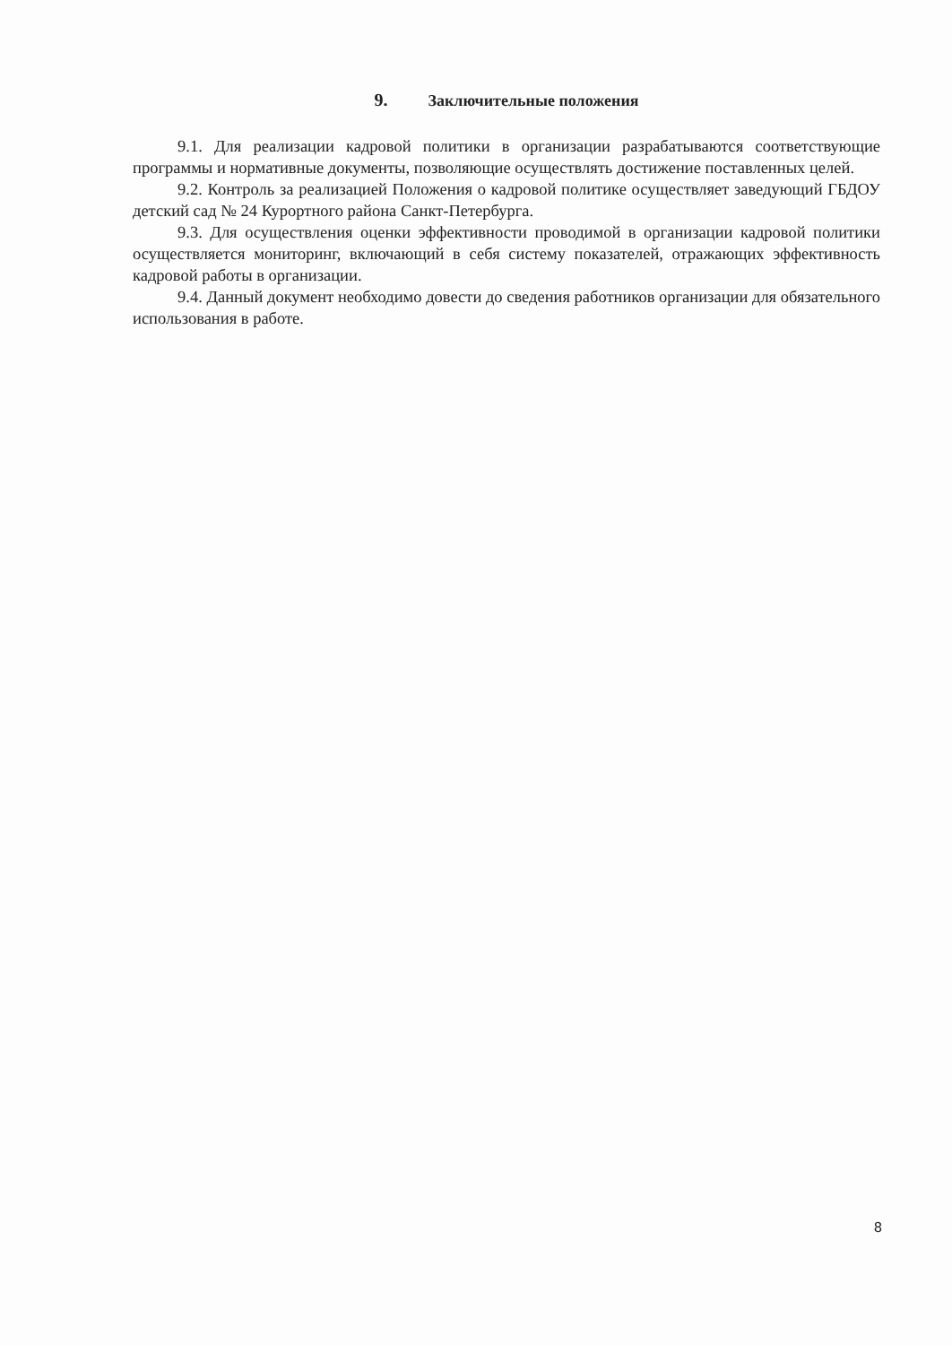9. Заключительные положения
9.1. Для реализации кадровой политики в организации разрабатываются соответствующие программы и нормативные документы, позволяющие осуществлять достижение поставленных целей.
9.2. Контроль за реализацией Положения о кадровой политике осуществляет заведующий ГБДОУ детский сад № 24 Курортного района Санкт-Петербурга.
9.3. Для осуществления оценки эффективности проводимой в организации кадровой политики осуществляется мониторинг, включающий в себя систему показателей, отражающих эффективность кадровой работы в организации.
9.4. Данный документ необходимо довести до сведения работников организации для обязательного использования в работе.
8